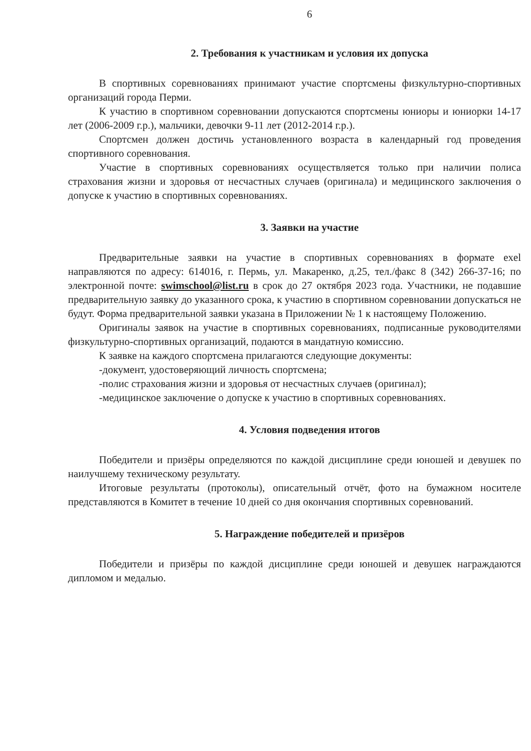6
2. Требования к участникам и условия их допуска
В спортивных соревнованиях принимают участие спортсмены физкультурно-спортивных организаций города Перми.
К участию в спортивном соревновании допускаются спортсмены юниоры и юниорки 14-17 лет (2006-2009 г.р.), мальчики, девочки 9-11 лет (2012-2014 г.р.).
Спортсмен должен достичь установленного возраста в календарный год проведения спортивного соревнования.
Участие в спортивных соревнованиях осуществляется только при наличии полиса страхования жизни и здоровья от несчастных случаев (оригинала) и медицинского заключения о допуске к участию в спортивных соревнованиях.
3. Заявки на участие
Предварительные заявки на участие в спортивных соревнованиях в формате exel направляются по адресу: 614016, г. Пермь, ул. Макаренко, д.25, тел./факс 8 (342) 266-37-16; по электронной почте: swimschool@list.ru в срок до 27 октября 2023 года. Участники, не подавшие предварительную заявку до указанного срока, к участию в спортивном соревновании допускаться не будут. Форма предварительной заявки указана в Приложении № 1 к настоящему Положению.
Оригиналы заявок на участие в спортивных соревнованиях, подписанные руководителями физкультурно-спортивных организаций, подаются в мандатную комиссию.
К заявке на каждого спортсмена прилагаются следующие документы:
-документ, удостоверяющий личность спортсмена;
-полис страхования жизни и здоровья от несчастных случаев (оригинал);
-медицинское заключение о допуске к участию в спортивных соревнованиях.
4. Условия подведения итогов
Победители и призёры определяются по каждой дисциплине среди юношей и девушек по наилучшему техническому результату.
Итоговые результаты (протоколы), описательный отчёт, фото на бумажном носителе представляются в Комитет в течение 10 дней со дня окончания спортивных соревнований.
5. Награждение победителей и призёров
Победители и призёры по каждой дисциплине среди юношей и девушек награждаются дипломом и медалью.